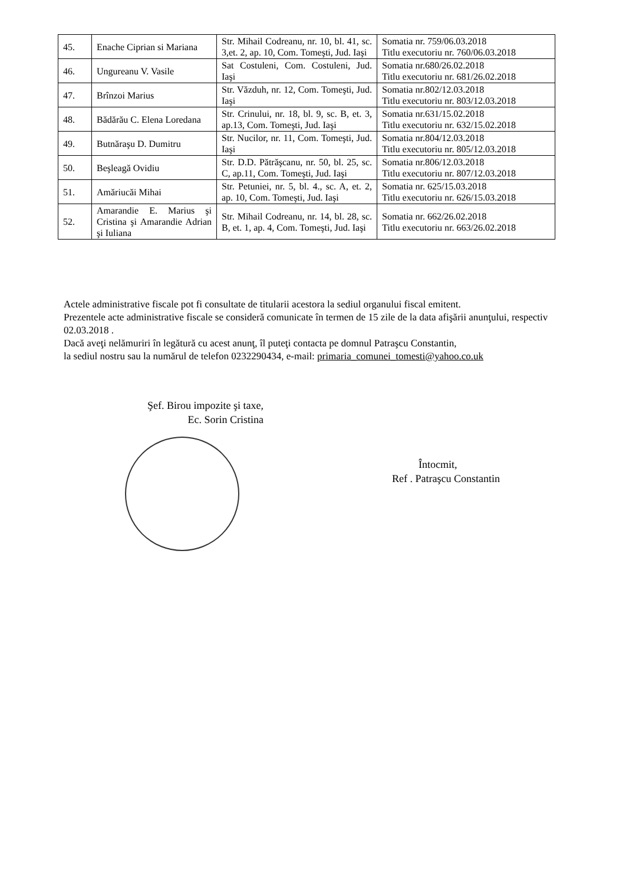| 45. | Enache Ciprian si Mariana | Str. Mihail Codreanu, nr. 10, bl. 41, sc. 3,et. 2, ap. 10, Com. Tomeşti, Jud. Iaşi | Somatia nr. 759/06.03.2018 Titlu executoriu nr. 760/06.03.2018 |
| 46. | Ungureanu V. Vasile | Sat Costuleni, Com. Costuleni, Jud. Iaşi | Somatia nr.680/26.02.2018 Titlu executoriu nr. 681/26.02.2018 |
| 47. | Brînzoi Marius | Str. Văzduh, nr. 12, Com. Tomeşti, Jud. Iaşi | Somatia nr.802/12.03.2018 Titlu executoriu nr. 803/12.03.2018 |
| 48. | Bădărău C. Elena Loredana | Str. Crinului, nr. 18, bl. 9, sc. B, et. 3, ap.13, Com. Tomeşti, Jud. Iaşi | Somatia nr.631/15.02.2018 Titlu executoriu nr. 632/15.02.2018 |
| 49. | Butnăraşu D. Dumitru | Str. Nucilor, nr. 11, Com. Tomeşti, Jud. Iaşi | Somatia nr.804/12.03.2018 Titlu executoriu nr. 805/12.03.2018 |
| 50. | Beşleagă Ovidiu | Str. D.D. Pătrăşcanu, nr. 50, bl. 25, sc. C, ap.11, Com. Tomeşti, Jud. Iaşi | Somatia nr.806/12.03.2018 Titlu executoriu nr. 807/12.03.2018 |
| 51. | Amăriucăi Mihai | Str. Petuniei, nr. 5, bl. 4., sc. A, et. 2, ap. 10, Com. Tomeşti, Jud. Iaşi | Somatia nr. 625/15.03.2018 Titlu executoriu nr. 626/15.03.2018 |
| 52. | Amarandie E. Marius şi Cristina şi Amarandie Adrian şi Iuliana | Str. Mihail Codreanu, nr. 14, bl. 28, sc. B, et. 1, ap. 4, Com. Tomeşti, Jud. Iaşi | Somatia nr. 662/26.02.2018 Titlu executoriu nr. 663/26.02.2018 |
Actele administrative fiscale pot fi consultate de titularii acestora la sediul organului fiscal emitent.
Prezentele acte administrative fiscale se consideră comunicate în termen de 15 zile de la data afişării anunţului, respectiv 02.03.2018 .
Dacă aveţi nelămuriri în legătură cu acest anunţ, îl puteţi contacta pe domnul Patraşcu Constantin,
la sediul nostru sau la numărul de telefon 0232290434, e-mail: primaria_comunei_tomesti@yahoo.co.uk
Şef. Birou impozite şi taxe,
Ec. Sorin Cristina
Întocmit,
Ref . Patraşcu Constantin